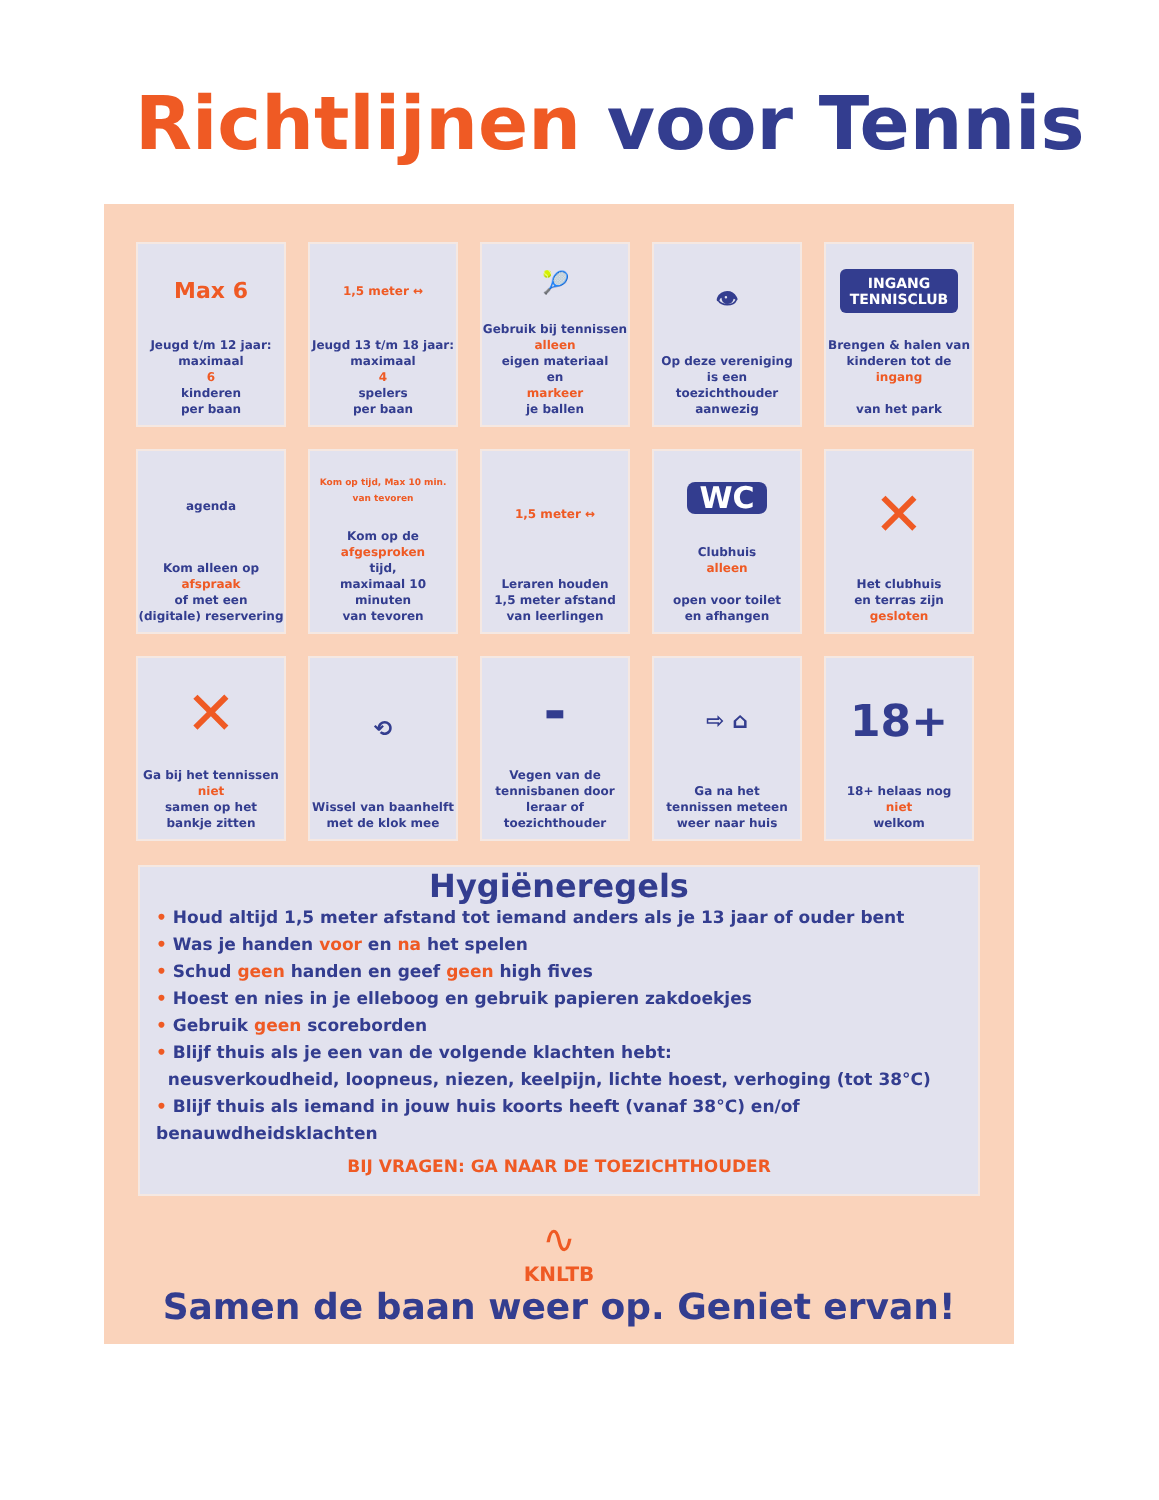Richtlijnen voor Tennis
Max 6
Jeugd t/m 12 jaar:
maximaal
6
kinderen
per baan
1,5 meter ↔
Jeugd 13 t/m 18 jaar:
maximaal
4
spelers
per baan
🎾
Gebruik bij tennissen
alleen
eigen materiaal
en
markeer
je ballen
👁
Op deze vereniging
is een toezichthouder
aanwezig
INGANG
TENNISCLUB
Brengen & halen van
kinderen tot de
ingang
van het park
agenda
Kom alleen op
afspraak
of met een
(digitale) reservering
Kom op tijd, Max 10 min. van tevoren
Kom op de
afgesproken
tijd,
maximaal 10 minuten
van tevoren
1,5 meter ↔
Leraren houden
1,5 meter afstand
van leerlingen
WC
Clubhuis
alleen
open voor toilet
en afhangen
✕
Het clubhuis
en terras zijn
gesloten
✕
Ga bij het tennissen
niet
samen op het
bankje zitten
⟲
Wissel van baanhelft
met de klok mee
▬
Vegen van de
tennisbanen door
leraar of
toezichthouder
⇨ ⌂
Ga na het
tennissen meteen
weer naar huis
18+
18+ helaas nog
niet
welkom
Hygiëneregels
• Houd altijd 1,5 meter afstand tot iemand anders als je 13 jaar of ouder bent
• Was je handen voor en na het spelen
• Schud geen handen en geef geen high fives
• Hoest en nies in je elleboog en gebruik papieren zakdoekjes
• Gebruik geen scoreborden
• Blijf thuis als je een van de volgende klachten hebt:
neusverkoudheid, loopneus, niezen, keelpijn, lichte hoest, verhoging (tot 38°C)
• Blijf thuis als iemand in jouw huis koorts heeft (vanaf 38°C) en/of benauwdheidsklachten
BIJ VRAGEN: GA NAAR DE TOEZICHTHOUDER
∿
KNLTB
Samen de baan weer op. Geniet ervan!